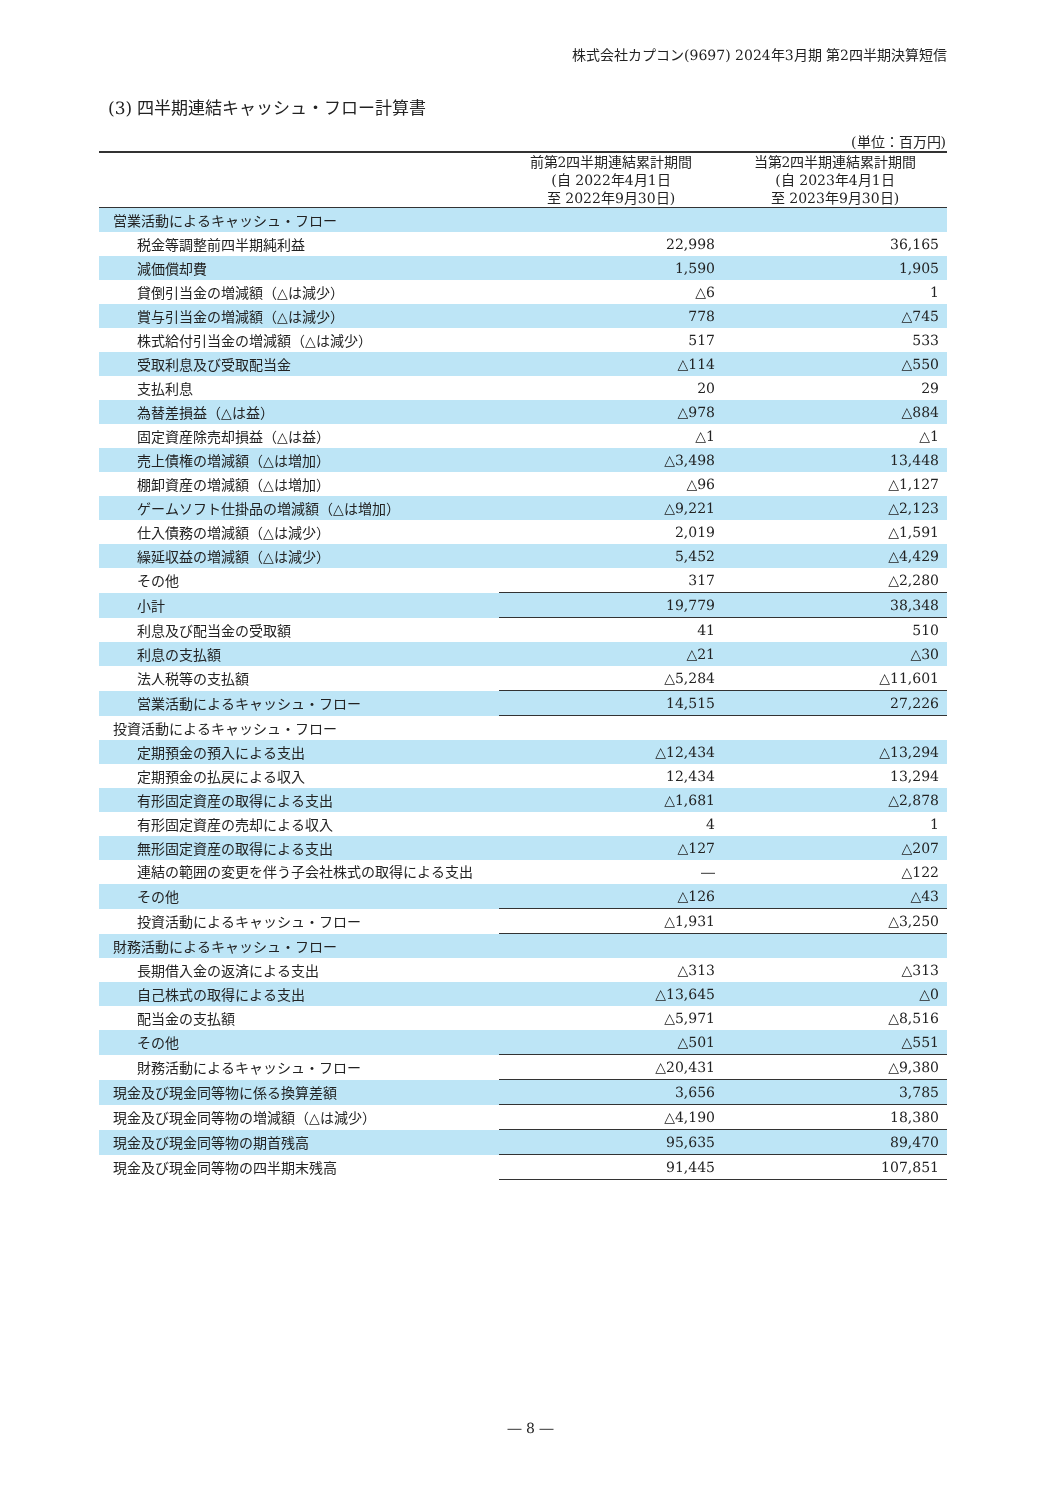株式会社カプコン(9697) 2024年3月期 第2四半期決算短信
(3) 四半期連結キャッシュ・フロー計算書
(単位：百万円)
| | 前第2四半期連結累計期間 (自 2022年4月1日 至 2022年9月30日) | 当第2四半期連結累計期間 (自 2023年4月1日 至 2023年9月30日) |
| --- | --- | --- |
| 営業活動によるキャッシュ・フロー | | |
| 税金等調整前四半期純利益 | 22,998 | 36,165 |
| 減価償却費 | 1,590 | 1,905 |
| 貸倒引当金の増減額（△は減少） | △6 | 1 |
| 賞与引当金の増減額（△は減少） | 778 | △745 |
| 株式給付引当金の増減額（△は減少） | 517 | 533 |
| 受取利息及び受取配当金 | △114 | △550 |
| 支払利息 | 20 | 29 |
| 為替差損益（△は益） | △978 | △884 |
| 固定資産除売却損益（△は益） | △1 | △1 |
| 売上債権の増減額（△は増加） | △3,498 | 13,448 |
| 棚卸資産の増減額（△は増加） | △96 | △1,127 |
| ゲームソフト仕掛品の増減額（△は増加） | △9,221 | △2,123 |
| 仕入債務の増減額（△は減少） | 2,019 | △1,591 |
| 繰延収益の増減額（△は減少） | 5,452 | △4,429 |
| その他 | 317 | △2,280 |
| 小計 | 19,779 | 38,348 |
| 利息及び配当金の受取額 | 41 | 510 |
| 利息の支払額 | △21 | △30 |
| 法人税等の支払額 | △5,284 | △11,601 |
| 営業活動によるキャッシュ・フロー | 14,515 | 27,226 |
| 投資活動によるキャッシュ・フロー | | |
| 定期預金の預入による支出 | △12,434 | △13,294 |
| 定期預金の払戻による収入 | 12,434 | 13,294 |
| 有形固定資産の取得による支出 | △1,681 | △2,878 |
| 有形固定資産の売却による収入 | 4 | 1 |
| 無形固定資産の取得による支出 | △127 | △207 |
| 連結の範囲の変更を伴う子会社株式の取得による支出 | ― | △122 |
| その他 | △126 | △43 |
| 投資活動によるキャッシュ・フロー | △1,931 | △3,250 |
| 財務活動によるキャッシュ・フロー | | |
| 長期借入金の返済による支出 | △313 | △313 |
| 自己株式の取得による支出 | △13,645 | △0 |
| 配当金の支払額 | △5,971 | △8,516 |
| その他 | △501 | △551 |
| 財務活動によるキャッシュ・フロー | △20,431 | △9,380 |
| 現金及び現金同等物に係る換算差額 | 3,656 | 3,785 |
| 現金及び現金同等物の増減額（△は減少） | △4,190 | 18,380 |
| 現金及び現金同等物の期首残高 | 95,635 | 89,470 |
| 現金及び現金同等物の四半期末残高 | 91,445 | 107,851 |
― 8 ―